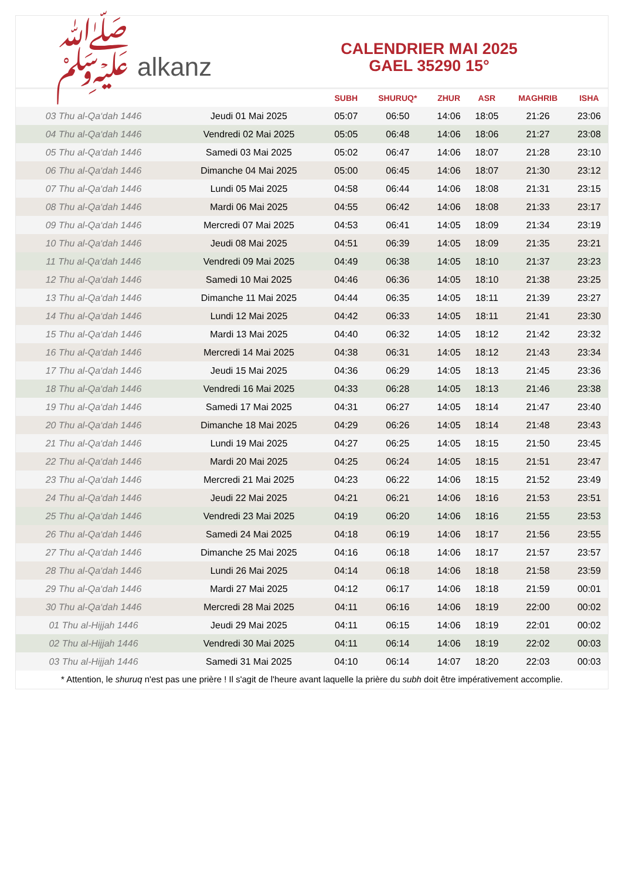ﷺ alkanz
CALENDRIER MAI 2025
GAEL 35290 15°
| | | SUBH | SHURUQ* | ZHUR | ASR | MAGHRIB | ISHA |
| --- | --- | --- | --- | --- | --- | --- | --- |
| 03 Thu al-Qa‘dah 1446 | Jeudi 01 Mai 2025 | 05:07 | 06:50 | 14:06 | 18:05 | 21:26 | 23:06 |
| 04 Thu al-Qa‘dah 1446 | Vendredi 02 Mai 2025 | 05:05 | 06:48 | 14:06 | 18:06 | 21:27 | 23:08 |
| 05 Thu al-Qa‘dah 1446 | Samedi 03 Mai 2025 | 05:02 | 06:47 | 14:06 | 18:07 | 21:28 | 23:10 |
| 06 Thu al-Qa‘dah 1446 | Dimanche 04 Mai 2025 | 05:00 | 06:45 | 14:06 | 18:07 | 21:30 | 23:12 |
| 07 Thu al-Qa‘dah 1446 | Lundi 05 Mai 2025 | 04:58 | 06:44 | 14:06 | 18:08 | 21:31 | 23:15 |
| 08 Thu al-Qa‘dah 1446 | Mardi 06 Mai 2025 | 04:55 | 06:42 | 14:06 | 18:08 | 21:33 | 23:17 |
| 09 Thu al-Qa‘dah 1446 | Mercredi 07 Mai 2025 | 04:53 | 06:41 | 14:05 | 18:09 | 21:34 | 23:19 |
| 10 Thu al-Qa‘dah 1446 | Jeudi 08 Mai 2025 | 04:51 | 06:39 | 14:05 | 18:09 | 21:35 | 23:21 |
| 11 Thu al-Qa‘dah 1446 | Vendredi 09 Mai 2025 | 04:49 | 06:38 | 14:05 | 18:10 | 21:37 | 23:23 |
| 12 Thu al-Qa‘dah 1446 | Samedi 10 Mai 2025 | 04:46 | 06:36 | 14:05 | 18:10 | 21:38 | 23:25 |
| 13 Thu al-Qa‘dah 1446 | Dimanche 11 Mai 2025 | 04:44 | 06:35 | 14:05 | 18:11 | 21:39 | 23:27 |
| 14 Thu al-Qa‘dah 1446 | Lundi 12 Mai 2025 | 04:42 | 06:33 | 14:05 | 18:11 | 21:41 | 23:30 |
| 15 Thu al-Qa‘dah 1446 | Mardi 13 Mai 2025 | 04:40 | 06:32 | 14:05 | 18:12 | 21:42 | 23:32 |
| 16 Thu al-Qa‘dah 1446 | Mercredi 14 Mai 2025 | 04:38 | 06:31 | 14:05 | 18:12 | 21:43 | 23:34 |
| 17 Thu al-Qa‘dah 1446 | Jeudi 15 Mai 2025 | 04:36 | 06:29 | 14:05 | 18:13 | 21:45 | 23:36 |
| 18 Thu al-Qa‘dah 1446 | Vendredi 16 Mai 2025 | 04:33 | 06:28 | 14:05 | 18:13 | 21:46 | 23:38 |
| 19 Thu al-Qa‘dah 1446 | Samedi 17 Mai 2025 | 04:31 | 06:27 | 14:05 | 18:14 | 21:47 | 23:40 |
| 20 Thu al-Qa‘dah 1446 | Dimanche 18 Mai 2025 | 04:29 | 06:26 | 14:05 | 18:14 | 21:48 | 23:43 |
| 21 Thu al-Qa‘dah 1446 | Lundi 19 Mai 2025 | 04:27 | 06:25 | 14:05 | 18:15 | 21:50 | 23:45 |
| 22 Thu al-Qa‘dah 1446 | Mardi 20 Mai 2025 | 04:25 | 06:24 | 14:05 | 18:15 | 21:51 | 23:47 |
| 23 Thu al-Qa‘dah 1446 | Mercredi 21 Mai 2025 | 04:23 | 06:22 | 14:06 | 18:15 | 21:52 | 23:49 |
| 24 Thu al-Qa‘dah 1446 | Jeudi 22 Mai 2025 | 04:21 | 06:21 | 14:06 | 18:16 | 21:53 | 23:51 |
| 25 Thu al-Qa‘dah 1446 | Vendredi 23 Mai 2025 | 04:19 | 06:20 | 14:06 | 18:16 | 21:55 | 23:53 |
| 26 Thu al-Qa‘dah 1446 | Samedi 24 Mai 2025 | 04:18 | 06:19 | 14:06 | 18:17 | 21:56 | 23:55 |
| 27 Thu al-Qa‘dah 1446 | Dimanche 25 Mai 2025 | 04:16 | 06:18 | 14:06 | 18:17 | 21:57 | 23:57 |
| 28 Thu al-Qa‘dah 1446 | Lundi 26 Mai 2025 | 04:14 | 06:18 | 14:06 | 18:18 | 21:58 | 23:59 |
| 29 Thu al-Qa‘dah 1446 | Mardi 27 Mai 2025 | 04:12 | 06:17 | 14:06 | 18:18 | 21:59 | 00:01 |
| 30 Thu al-Qa‘dah 1446 | Mercredi 28 Mai 2025 | 04:11 | 06:16 | 14:06 | 18:19 | 22:00 | 00:02 |
| 01 Thu al-Hijjah 1446 | Jeudi 29 Mai 2025 | 04:11 | 06:15 | 14:06 | 18:19 | 22:01 | 00:02 |
| 02 Thu al-Hijjah 1446 | Vendredi 30 Mai 2025 | 04:11 | 06:14 | 14:06 | 18:19 | 22:02 | 00:03 |
| 03 Thu al-Hijjah 1446 | Samedi 31 Mai 2025 | 04:10 | 06:14 | 14:07 | 18:20 | 22:03 | 00:03 |
* Attention, le shuruq n'est pas une prière ! Il s'agit de l'heure avant laquelle la prière du subh doit être impérativement accomplie.